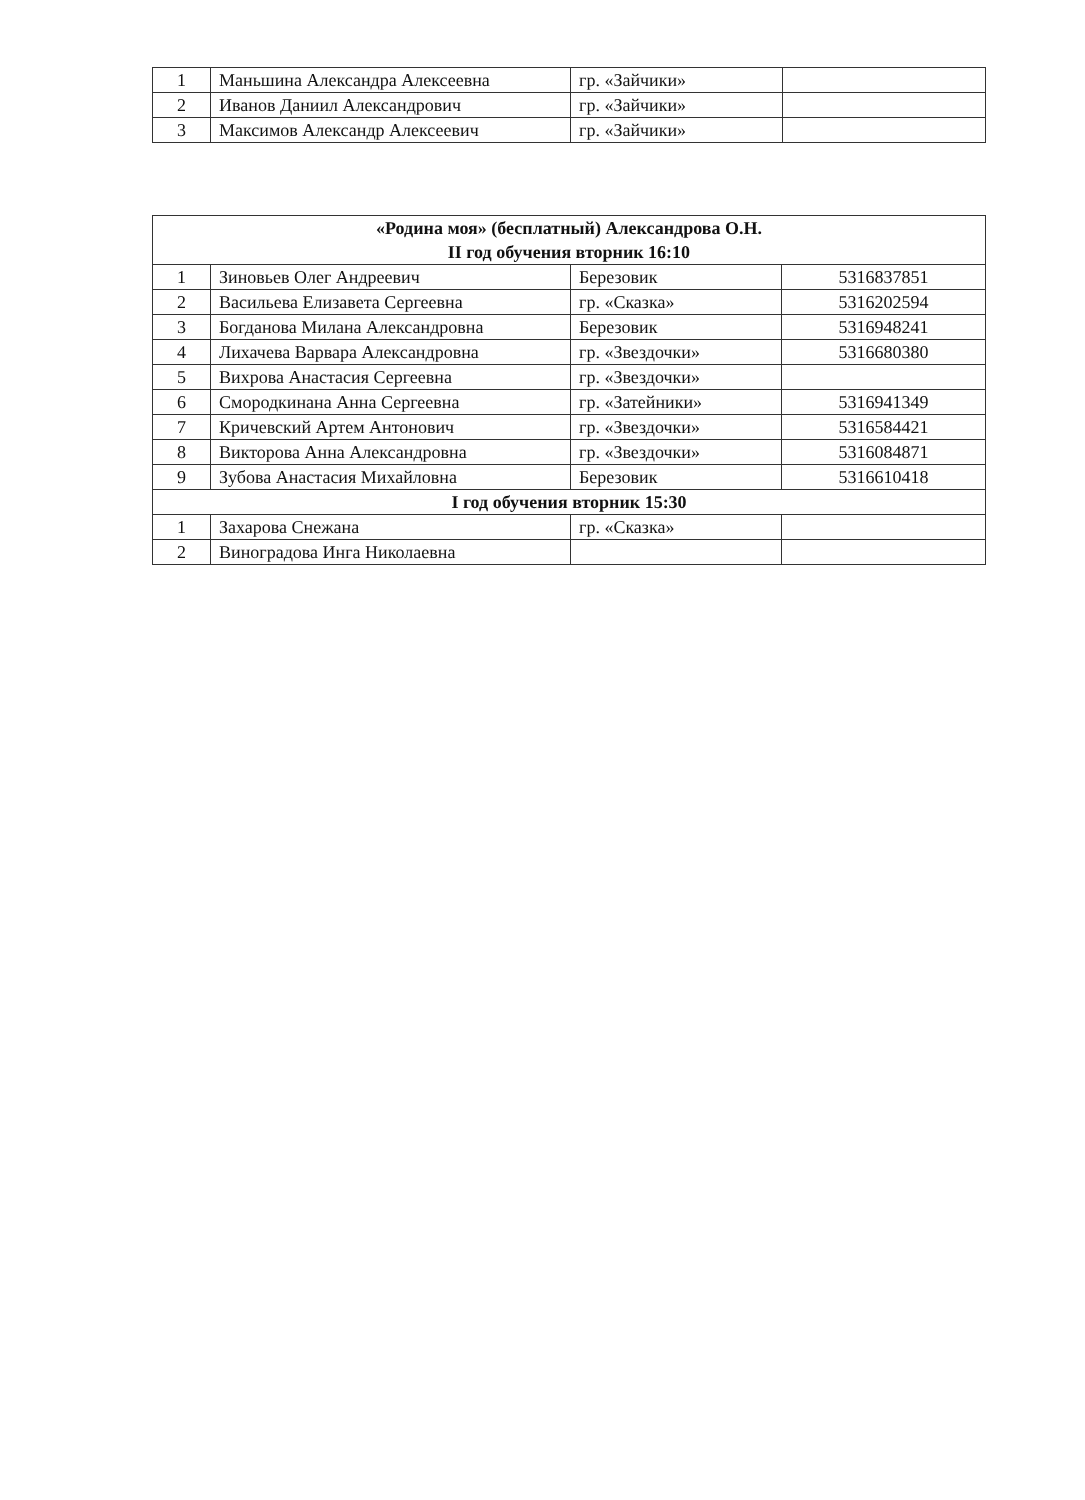| 1 | Маньшина Александра Алексеевна | гр. «Зайчики» | |
| 2 | Иванов Даниил Александрович | гр. «Зайчики» | |
| 3 | Максимов Александр Алексеевич | гр. «Зайчики» | |
| «Родина моя» (бесплатный) Александрова О.Н. II год обучения вторник 16:10 | | | |
| --- | --- | --- | --- |
| 1 | Зиновьев Олег Андреевич | Березовик | 5316837851 |
| 2 | Васильева Елизавета Сергеевна | гр. «Сказка» | 5316202594 |
| 3 | Богданова Милана Александровна | Березовик | 5316948241 |
| 4 | Лихачева Варвара Александровна | гр. «Звездочки» | 5316680380 |
| 5 | Вихрова Анастасия Сергеевна | гр. «Звездочки» | |
| 6 | Смородкинана Анна Сергеевна | гр. «Затейники» | 5316941349 |
| 7 | Кричевский Артем Антонович | гр. «Звездочки» | 5316584421 |
| 8 | Викторова Анна Александровна | гр. «Звездочки» | 5316084871 |
| 9 | Зубова Анастасия Михайловна | Березовик | 5316610418 |
| I год обучения вторник 15:30 | | | |
| 1 | Захарова Снежана | гр. «Сказка» | |
| 2 | Виноградова Инга Николаевна | | |